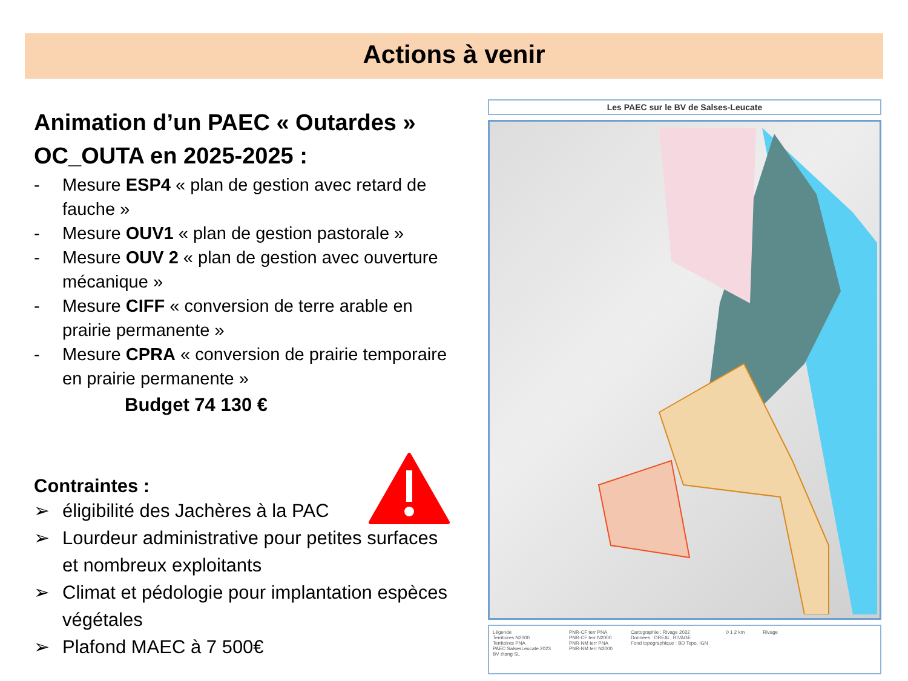Actions à venir
Animation d’un PAEC « Outardes » OC_OUTA en 2025-2025 :
- Mesure ESP4 « plan de gestion avec retard de fauche »
- Mesure OUV1 « plan de gestion pastorale »
- Mesure OUV 2 « plan de gestion avec ouverture mécanique »
- Mesure CIFF « conversion de terre arable en prairie permanente »
- Mesure CPRA « conversion de prairie temporaire en prairie permanente »
Budget 74 130 €
Contraintes :
➢ éligibilité des Jachères à la PAC
➢ Lourdeur administrative pour petites surfaces et nombreux exploitants
➢ Climat et pédologie pour implantation espèces végétales
➢ Plafond MAEC à 7 500€
Les PAEC sur le BV de Salses-Leucate
Légende
Territoires N2000
Territoires PNA
PAEC SalsesLeucate 2023
BV étang SL
PNR-CF terr PNA
PNR-CF terr N2000
PNR-NM terr PNA
PNR-NM terr N2000
Cartographie : Rivage 2022
Données : DREAL, RIVAGE
Fond topographique : BD Topo, IGN
0 1 2 km Rivage